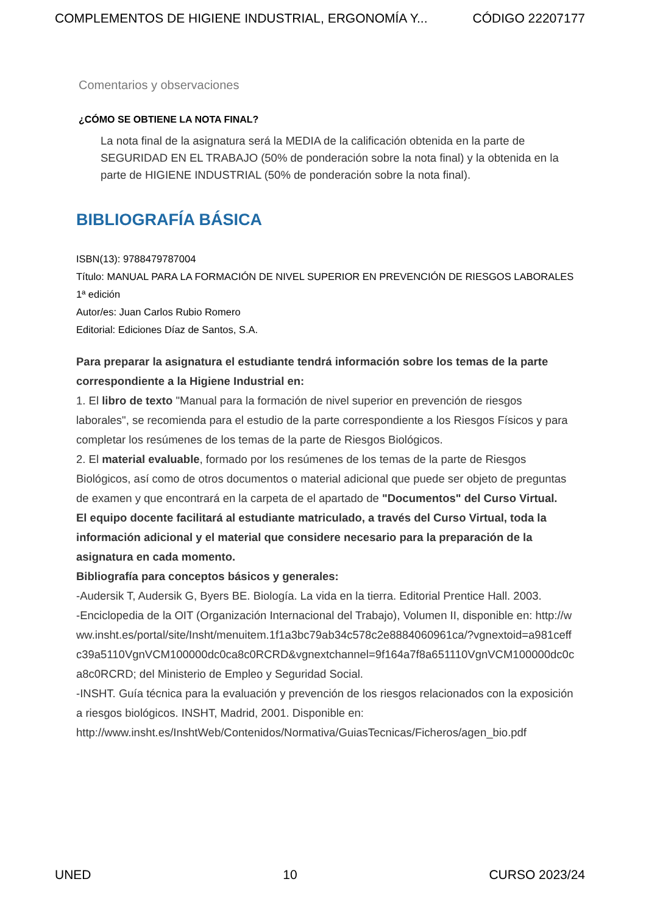COMPLEMENTOS DE HIGIENE INDUSTRIAL, ERGONOMÍA Y... CÓDIGO 22207177
Comentarios y observaciones
¿CÓMO SE OBTIENE LA NOTA FINAL?
La nota final de la asignatura será la MEDIA de la calificación obtenida en la parte de SEGURIDAD EN EL TRABAJO (50% de ponderación sobre la nota final) y la obtenida en la parte de HIGIENE INDUSTRIAL (50% de ponderación sobre la nota final).
BIBLIOGRAFÍA BÁSICA
ISBN(13): 9788479787004
Título: MANUAL PARA LA FORMACIÓN DE NIVEL SUPERIOR EN PREVENCIÓN DE RIESGOS LABORALES 1ª edición
Autor/es: Juan Carlos Rubio Romero
Editorial: Ediciones Díaz de Santos, S.A.
Para preparar la asignatura el estudiante tendrá información sobre los temas de la parte correspondiente a la Higiene Industrial en:
1. El libro de texto "Manual para la formación de nivel superior en prevención de riesgos laborales", se recomienda para el estudio de la parte correspondiente a los Riesgos Físicos y para completar los resúmenes de los temas de la parte de Riesgos Biológicos.
2. El material evaluable, formado por los resúmenes de los temas de la parte de Riesgos Biológicos, así como de otros documentos o material adicional que puede ser objeto de preguntas de examen y que encontrará en la carpeta de el apartado de "Documentos" del Curso Virtual.
El equipo docente facilitará al estudiante matriculado, a través del Curso Virtual, toda la información adicional y el material que considere necesario para la preparación de la asignatura en cada momento.
Bibliografía para conceptos básicos y generales:
-Audersik T, Audersik G, Byers BE. Biología. La vida en la tierra. Editorial Prentice Hall. 2003.
-Enciclopedia de la OIT (Organización Internacional del Trabajo), Volumen II, disponible en: http://www.insht.es/portal/site/Insht/menuitem.1f1a3bc79ab34c578c2e8884060961ca/?vgnextoid=a981ceffc39a5110VgnVCM100000dc0ca8c0RCRD&vgnextchannel=9f164a7f8a651110VgnVCM100000dc0ca8c0RCRD; del Ministerio de Empleo y Seguridad Social.
-INSHT. Guía técnica para la evaluación y prevención de los riesgos relacionados con la exposición a riesgos biológicos. INSHT, Madrid, 2001. Disponible en: http://www.insht.es/InshtWeb/Contenidos/Normativa/GuiasTecnicas/Ficheros/agen_bio.pdf
UNED 10 CURSO 2023/24